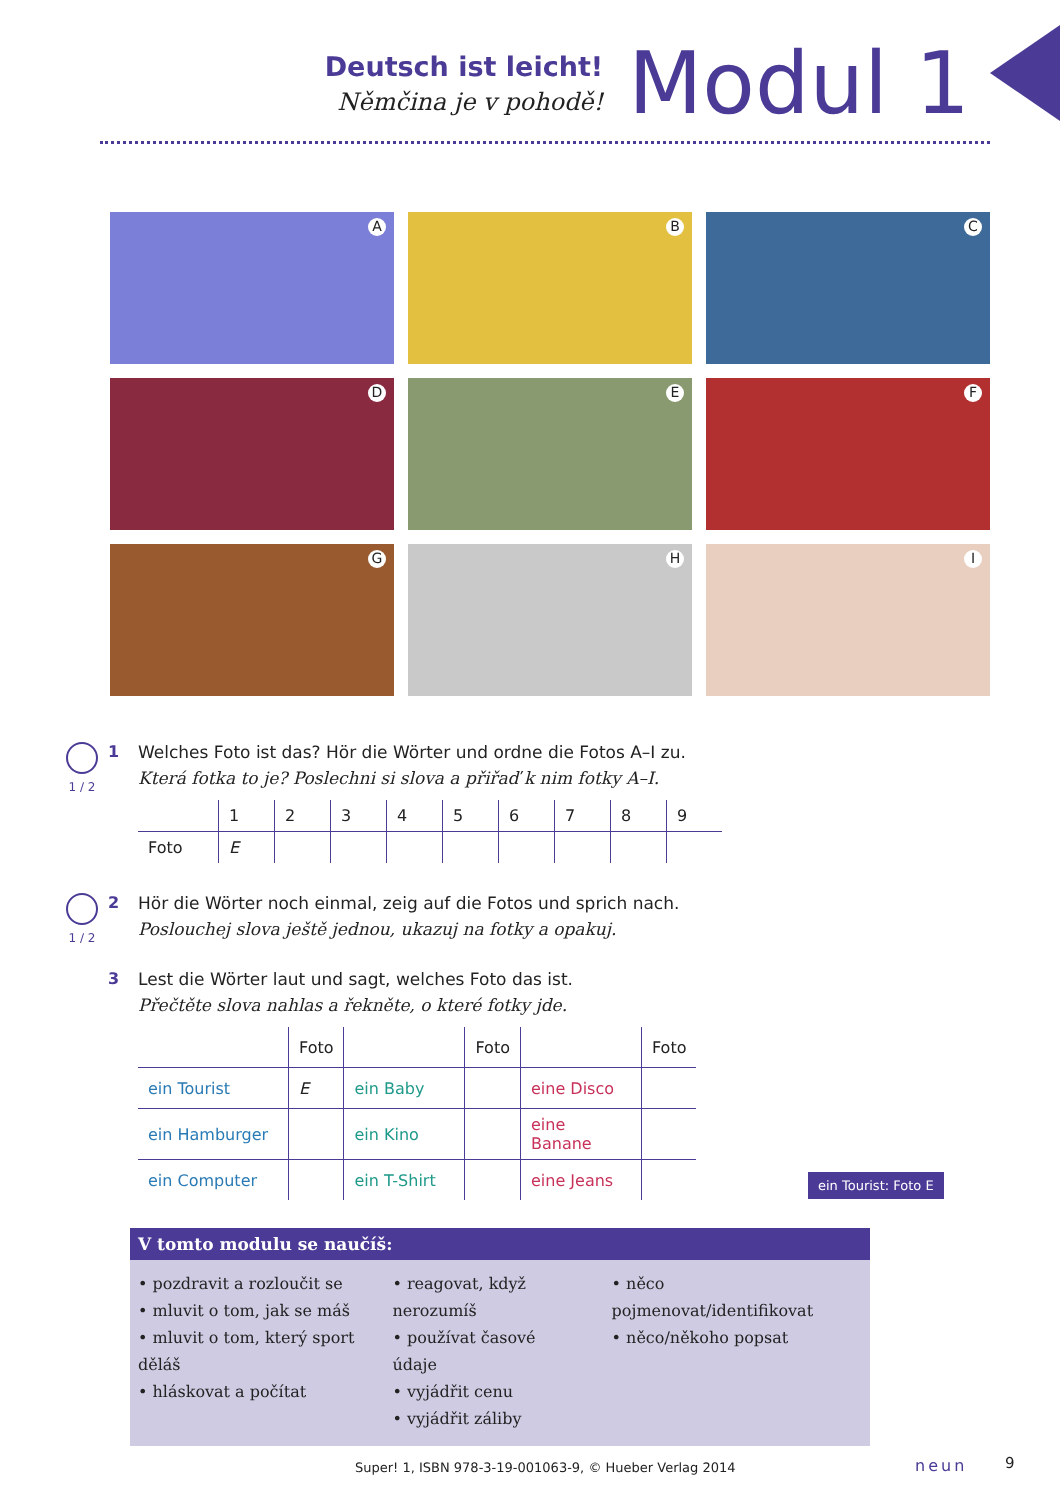Deutsch ist leicht!
Němčina je v pohodě!
Modul 1
A
B
C
D
E
F
G
H
I
1 / 2
1 Welches Foto ist das? Hör die Wörter und ordne die Fotos A–I zu.
Která fotka to je? Poslechni si slova a přiřaď k nim fotky A–I.
| | 1 | 2 | 3 | 4 | 5 | 6 | 7 | 8 | 9 |
| --- | --- | --- | --- | --- | --- | --- | --- | --- | --- |
| Foto | E | | | | | | | | |
1 / 2
2 Hör die Wörter noch einmal, zeig auf die Fotos und sprich nach.
Poslouchej slova ještě jednou, ukazuj na fotky a opakuj.
3 Lest die Wörter laut und sagt, welches Foto das ist.
Přečtěte slova nahlas a řekněte, o které fotky jde.
| | Foto | | Foto | | Foto |
| ein Tourist | E | ein Baby | | eine Disco | |
| ein Hamburger | | ein Kino | | eine Banane | |
| ein Computer | | ein T-Shirt | | eine Jeans | |
ein Tourist: Foto E
V tomto modulu se naučíš:
• pozdravit a rozloučit se
• mluvit o tom, jak se máš
• mluvit o tom, který sport děláš
• hláskovat a počítat
• reagovat, když nerozumíš
• používat časové údaje
• vyjádřit cenu
• vyjádřit záliby
• něco pojmenovat/identifikovat
• něco/někoho popsat
Super! 1, ISBN 978-3-19-001063-9, © Hueber Verlag 2014
neun 9